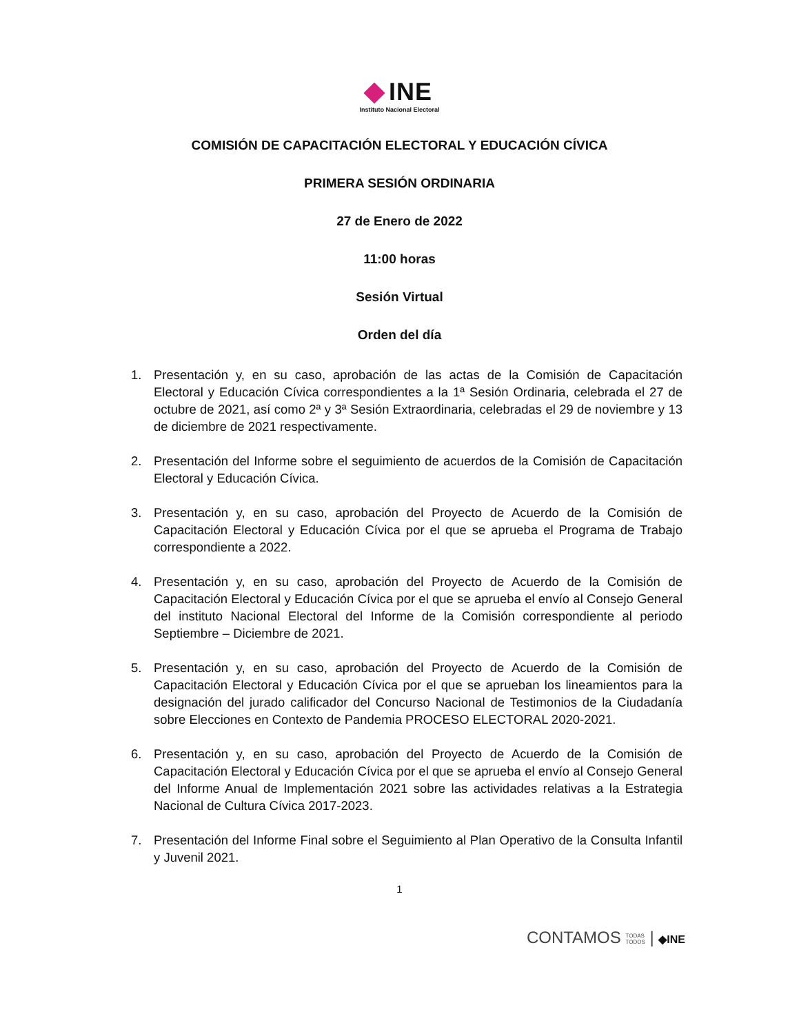INE
Instituto Nacional Electoral
COMISIÓN DE CAPACITACIÓN ELECTORAL Y EDUCACIÓN CÍVICA
PRIMERA SESIÓN ORDINARIA
27 de Enero de 2022
11:00 horas
Sesión Virtual
Orden del día
1. Presentación y, en su caso, aprobación de las actas de la Comisión de Capacitación Electoral y Educación Cívica correspondientes a la 1ª Sesión Ordinaria, celebrada el 27 de octubre de 2021, así como 2ª y 3ª Sesión Extraordinaria, celebradas el 29 de noviembre y 13 de diciembre de 2021 respectivamente.
2. Presentación del Informe sobre el seguimiento de acuerdos de la Comisión de Capacitación Electoral y Educación Cívica.
3. Presentación y, en su caso, aprobación del Proyecto de Acuerdo de la Comisión de Capacitación Electoral y Educación Cívica por el que se aprueba el Programa de Trabajo correspondiente a 2022.
4. Presentación y, en su caso, aprobación del Proyecto de Acuerdo de la Comisión de Capacitación Electoral y Educación Cívica por el que se aprueba el envío al Consejo General del instituto Nacional Electoral del Informe de la Comisión correspondiente al periodo Septiembre – Diciembre de 2021.
5. Presentación y, en su caso, aprobación del Proyecto de Acuerdo de la Comisión de Capacitación Electoral y Educación Cívica por el que se aprueban los lineamientos para la designación del jurado calificador del Concurso Nacional de Testimonios de la Ciudadanía sobre Elecciones en Contexto de Pandemia PROCESO ELECTORAL 2020-2021.
6. Presentación y, en su caso, aprobación del Proyecto de Acuerdo de la Comisión de Capacitación Electoral y Educación Cívica por el que se aprueba el envío al Consejo General del Informe Anual de Implementación 2021 sobre las actividades relativas a la Estrategia Nacional de Cultura Cívica 2017-2023.
7. Presentación del Informe Final sobre el Seguimiento al Plan Operativo de la Consulta Infantil y Juvenil 2021.
1
CONTAMOS TODAS
TODOS | ◆INE